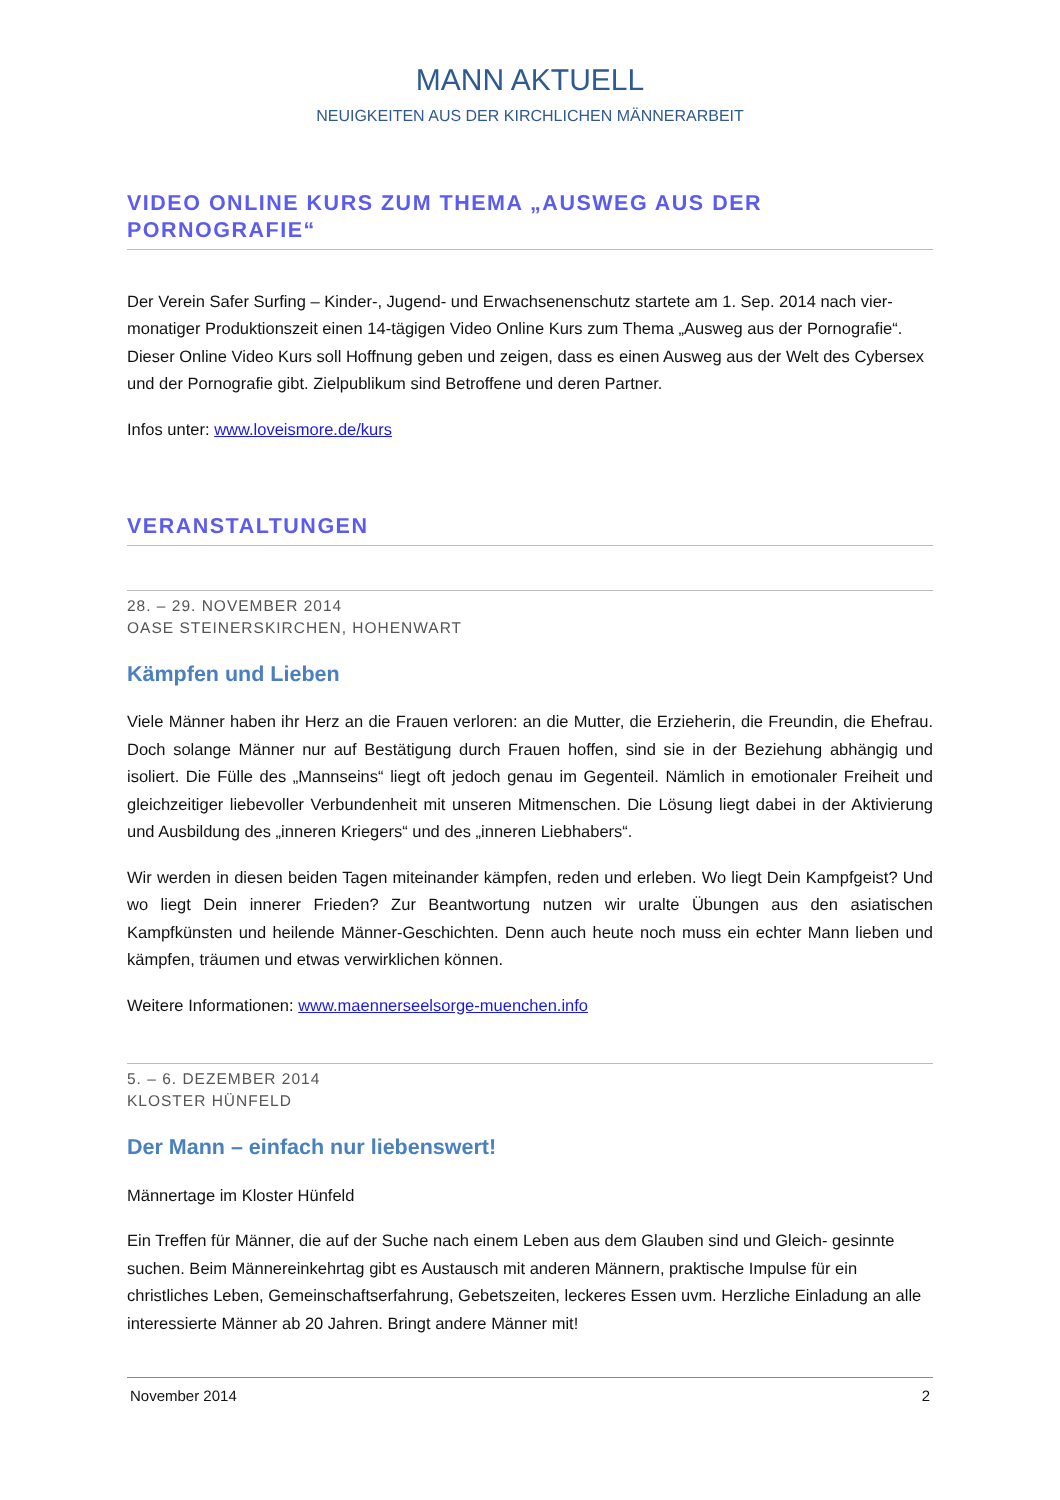MANN AKTUELL
NEUIGKEITEN AUS DER KIRCHLICHEN MÄNNERARBEIT
VIDEO ONLINE KURS ZUM THEMA „AUSWEG AUS DER PORNOGRAFIE“
Der Verein Safer Surfing – Kinder-, Jugend- und Erwachsenenschutz startete am 1. Sep. 2014 nach vier-monatiger Produktionszeit einen 14-tägigen Video Online Kurs zum Thema „Ausweg aus der Pornografie“. Dieser Online Video Kurs soll Hoffnung geben und zeigen, dass es einen Ausweg aus der Welt des Cybersex und der Pornografie gibt. Zielpublikum sind Betroffene und deren Partner.
Infos unter: www.loveismore.de/kurs
VERANSTALTUNGEN
28. – 29. NOVEMBER 2014
OASE STEINERSKIRCHEN, HOHENWART
Kämpfen und Lieben
Viele Männer haben ihr Herz an die Frauen verloren: an die Mutter, die Erzieherin, die Freundin, die Ehefrau. Doch solange Männer nur auf Bestätigung durch Frauen hoffen, sind sie in der Beziehung abhängig und isoliert. Die Fülle des „Mannseins“ liegt oft jedoch genau im Gegenteil. Nämlich in emotionaler Freiheit und gleichzeitiger liebevoller Verbundenheit mit unseren Mitmenschen. Die Lösung liegt dabei in der Aktivierung und Ausbildung des „inneren Kriegers“ und des „inneren Liebhabers“.
Wir werden in diesen beiden Tagen miteinander kämpfen, reden und erleben. Wo liegt Dein Kampfgeist? Und wo liegt Dein innerer Frieden? Zur Beantwortung nutzen wir uralte Übungen aus den asiatischen Kampfkünsten und heilende Männer-Geschichten. Denn auch heute noch muss ein echter Mann lieben und kämpfen, träumen und etwas verwirklichen können.
Weitere Informationen: www.maennerseelsorge-muenchen.info
5. – 6. DEZEMBER 2014
KLOSTER HÜNFELD
Der Mann – einfach nur liebenswert!
Männertage im Kloster Hünfeld
Ein Treffen für Männer, die auf der Suche nach einem Leben aus dem Glauben sind und Gleich- gesinnte suchen. Beim Männereinkehrtag gibt es Austausch mit anderen Männern, praktische Impulse für ein christliches Leben, Gemeinschaftserfahrung, Gebetszeiten, leckeres Essen uvm. Herzliche Einladung an alle interessierte Männer ab 20 Jahren. Bringt andere Männer mit!
November 2014 2